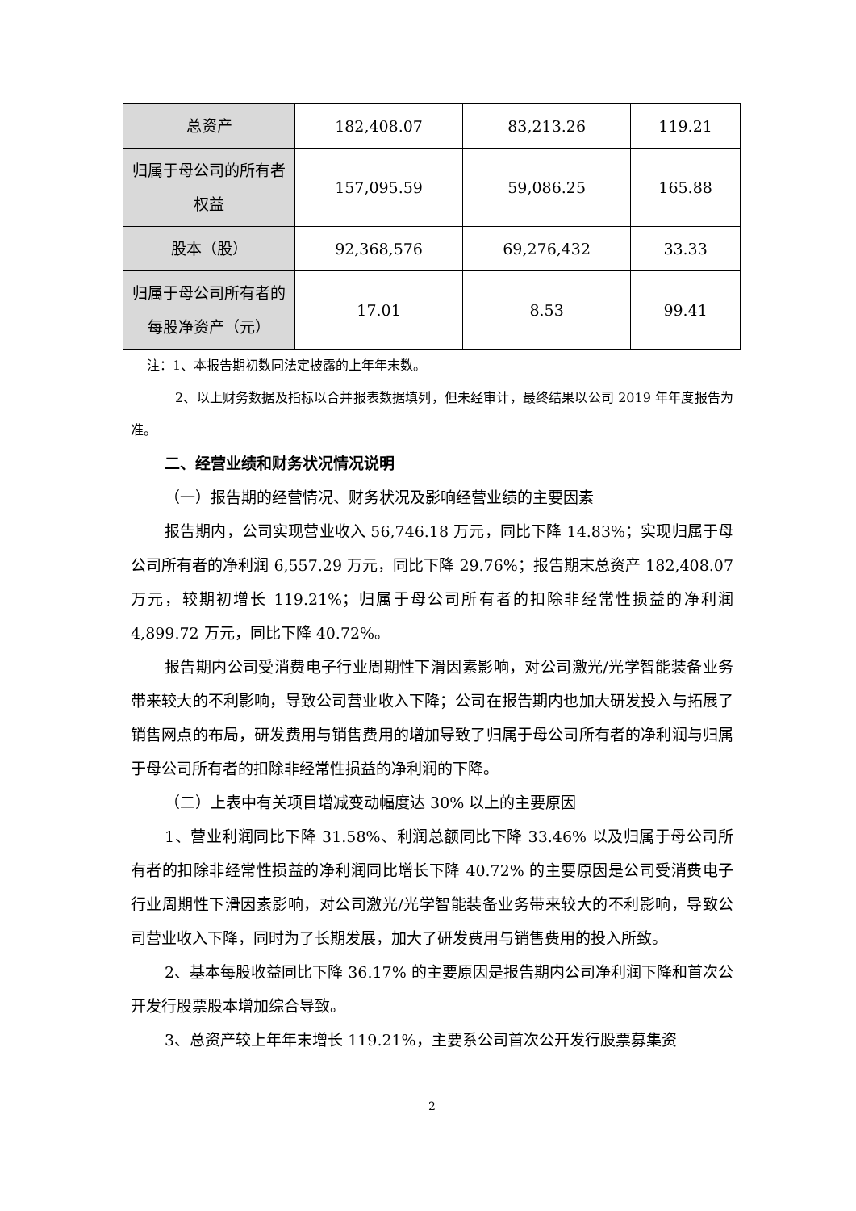| 总资产 | 182,408.07 | 83,213.26 | 119.21 |
| 归属于母公司的所有者权益 | 157,095.59 | 59,086.25 | 165.88 |
| 股本（股） | 92,368,576 | 69,276,432 | 33.33 |
| 归属于母公司所有者的每股净资产（元） | 17.01 | 8.53 | 99.41 |
注：1、本报告期初数同法定披露的上年年末数。
2、以上财务数据及指标以合并报表数据填列，但未经审计，最终结果以公司 2019 年年度报告为准。
二、经营业绩和财务状况情况说明
（一）报告期的经营情况、财务状况及影响经营业绩的主要因素
报告期内，公司实现营业收入 56,746.18 万元，同比下降 14.83%；实现归属于母公司所有者的净利润 6,557.29 万元，同比下降 29.76%；报告期末总资产 182,408.07 万元，较期初增长 119.21%；归属于母公司所有者的扣除非经常性损益的净利润 4,899.72 万元，同比下降 40.72%。
报告期内公司受消费电子行业周期性下滑因素影响，对公司激光/光学智能装备业务带来较大的不利影响，导致公司营业收入下降；公司在报告期内也加大研发投入与拓展了销售网点的布局，研发费用与销售费用的增加导致了归属于母公司所有者的净利润与归属于母公司所有者的扣除非经常性损益的净利润的下降。
（二）上表中有关项目增减变动幅度达 30% 以上的主要原因
1、营业利润同比下降 31.58%、利润总额同比下降 33.46% 以及归属于母公司所有者的扣除非经常性损益的净利润同比增长下降 40.72% 的主要原因是公司受消费电子行业周期性下滑因素影响，对公司激光/光学智能装备业务带来较大的不利影响，导致公司营业收入下降，同时为了长期发展，加大了研发费用与销售费用的投入所致。
2、基本每股收益同比下降 36.17% 的主要原因是报告期内公司净利润下降和首次公开发行股票股本增加综合导致。
3、总资产较上年年末增长 119.21%，主要系公司首次公开发行股票募集资
2